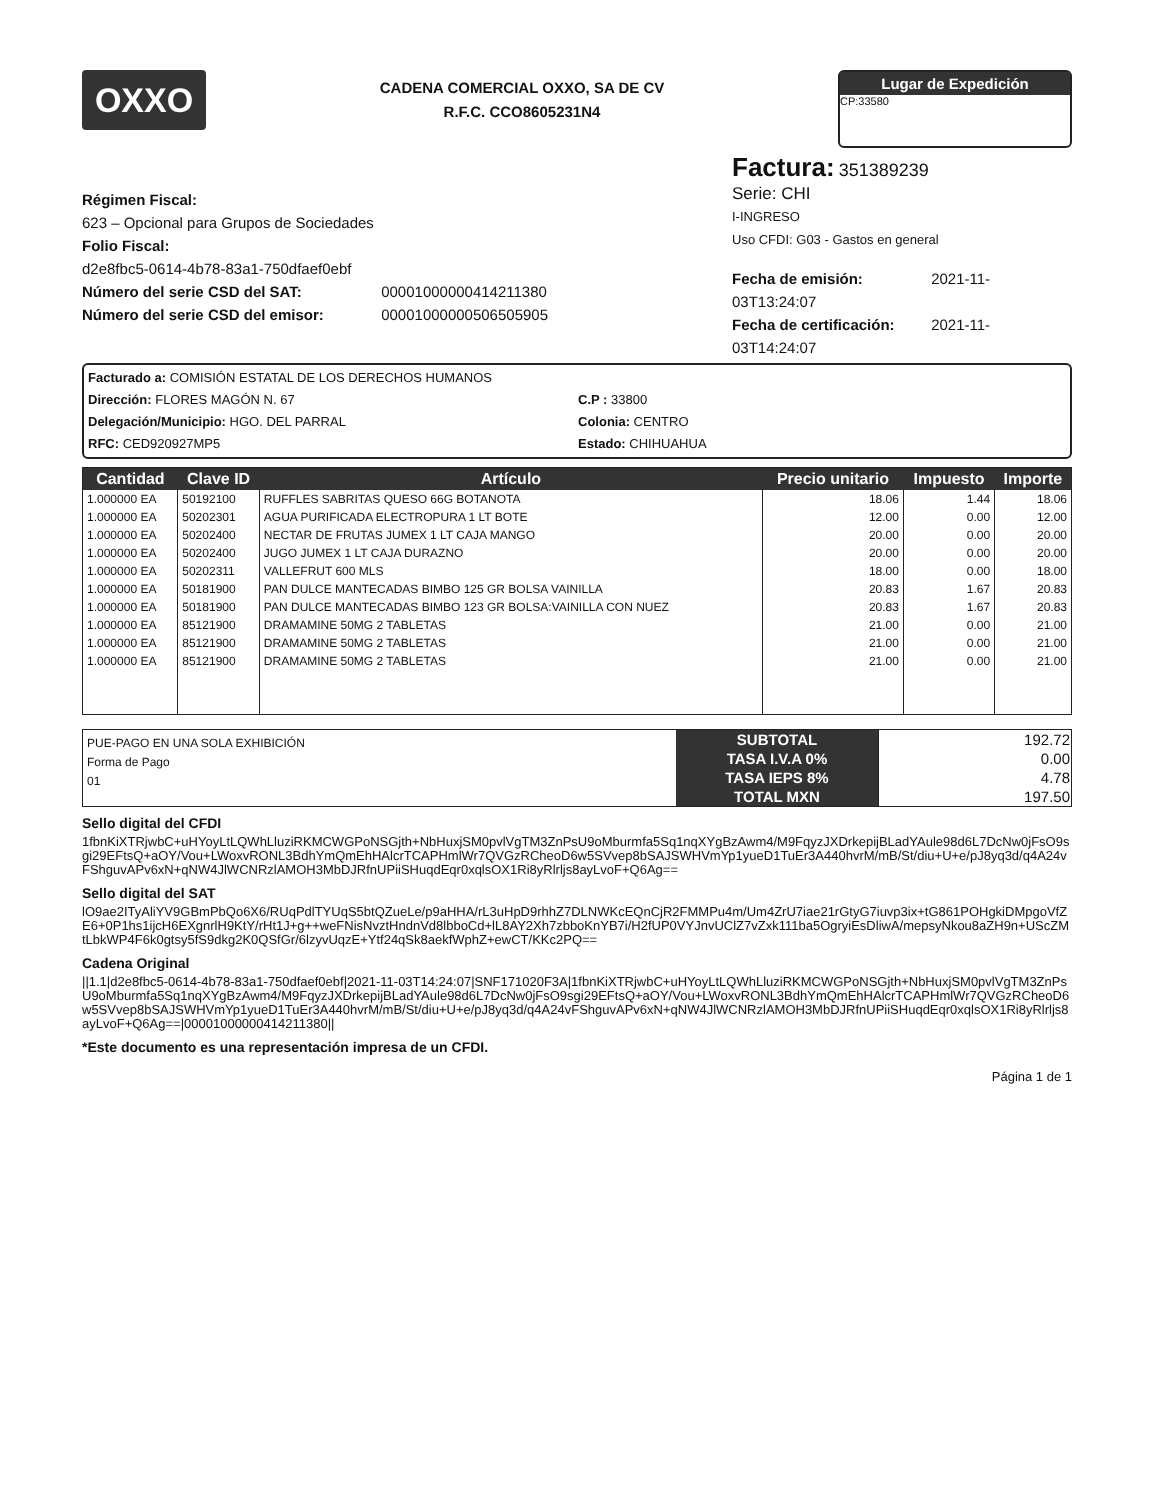OXXO
CADENA COMERCIAL OXXO, SA DE CV
R.F.C. CCO8605231N4
Lugar de Expedición
CP:33580
Régimen Fiscal:
623 – Opcional para Grupos de Sociedades
Folio Fiscal:
d2e8fbc5-0614-4b78-83a1-750dfaef0ebf
Número del serie CSD del SAT: 00001000000414211380
Número del serie CSD del emisor: 00001000000506505905
Factura: 351389239
Serie: CHI
I-INGRESO
Uso CFDI: G03 - Gastos en general
Fecha de emisión: 2021-11-03T13:24:07
Fecha de certificación: 2021-11-03T14:24:07
Facturado a: COMISIÓN ESTATAL DE LOS DERECHOS HUMANOS
Dirección: FLORES MAGÓN N. 67
Delegación/Municipio: HGO. DEL PARRAL
RFC: CED920927MP5
C.P : 33800
Colonia: CENTRO
Estado: CHIHUAHUA
| Cantidad | Clave ID | Artículo | Precio unitario | Impuesto | Importe |
| --- | --- | --- | --- | --- | --- |
| 1.000000 EA | 50192100 | RUFFLES SABRITAS QUESO 66G BOTANOTA | 18.06 | 1.44 | 18.06 |
| 1.000000 EA | 50202301 | AGUA PURIFICADA ELECTROPURA 1 LT BOTE | 12.00 | 0.00 | 12.00 |
| 1.000000 EA | 50202400 | NECTAR DE FRUTAS JUMEX 1 LT CAJA MANGO | 20.00 | 0.00 | 20.00 |
| 1.000000 EA | 50202400 | JUGO JUMEX 1 LT CAJA DURAZNO | 20.00 | 0.00 | 20.00 |
| 1.000000 EA | 50202311 | VALLEFRUT 600 MLS | 18.00 | 0.00 | 18.00 |
| 1.000000 EA | 50181900 | PAN DULCE MANTECADAS BIMBO 125 GR BOLSA VAINILLA | 20.83 | 1.67 | 20.83 |
| 1.000000 EA | 50181900 | PAN DULCE MANTECADAS BIMBO 123 GR BOLSA:VAINILLA CON NUEZ | 20.83 | 1.67 | 20.83 |
| 1.000000 EA | 85121900 | DRAMAMINE 50MG 2 TABLETAS | 21.00 | 0.00 | 21.00 |
| 1.000000 EA | 85121900 | DRAMAMINE 50MG 2 TABLETAS | 21.00 | 0.00 | 21.00 |
| 1.000000 EA | 85121900 | DRAMAMINE 50MG 2 TABLETAS | 21.00 | 0.00 | 21.00 |
| PUE-PAGO EN UNA SOLA EXHIBICIÓN Forma de Pago 01 | SUBTOTAL | 192.72 |
| | TASA I.V.A 0% | 0.00 |
| | TASA IEPS 8% | 4.78 |
| | TOTAL MXN | 197.50 |
Sello digital del CFDI
1fbnKiXTRjwbC+uHYoyLtLQWhLluziRKMCWGPoNSGjth+NbHuxjSM0pvlVgTM3ZnPsU9oMburmfa5Sq1nqXYgBzAwm4/M9FqyzJXDrkepijBLadYAule98d6L7DcNw0jFsO9sgi29EFtsQ+aOY/Vou+LWoxvRONL3BdhYmQmEhHAlcrTCAPHmlWr7QVGzRCheoD6w5SVvep8bSAJSWHVmYp1yueD1TuEr3A440hvrM/mB/St/diu+U+e/pJ8yq3d/q4A24vFShguvAPv6xN+qNW4JlWCNRzlAMOH3MbDJRfnUPiiSHuqdEqr0xqlsOX1Ri8yRlrljs8ayLvoF+Q6Ag==
Sello digital del SAT
lO9ae2ITyAliYV9GBmPbQo6X6/RUqPdlTYUqS5btQZueLe/p9aHHA/rL3uHpD9rhhZ7DLNWKcEQnCjR2FMMPu4m/Um4ZrU7iae21rGtyG7iuvp3ix+tG861POHgkiDMpgoVfZE6+0P1hs1ijcH6EXgnrlH9KtY/rHt1J+g++weFNisNvztHndnVd8lbboCd+lL8AY2Xh7zbboKnYB7i/H2fUP0VYJnvUClZ7vZxk111ba5OgryiEsDliwA/mepsyNkou8aZH9n+UScZMtLbkWP4F6k0gtsy5fS9dkg2K0QSfGr/6lzyvUqzE+Ytf24qSk8aekfWphZ+ewCT/KKc2PQ==
Cadena Original
||1.1|d2e8fbc5-0614-4b78-83a1-750dfaef0ebf|2021-11-03T14:24:07|SNF171020F3A|1fbnKiXTRjwbC+uHYoyLtLQWhLluziRKMCWGPoNSGjth+NbHuxjSM0pvlVgTM3ZnPsU9oMburmfa5Sq1nqXYgBzAwm4/M9FqyzJXDrkepijBLadYAule98d6L7DcNw0jFsO9sgi29EFtsQ+aOY/Vou+LWoxvRONL3BdhYmQmEhHAlcrTCAPHmlWr7QVGzRCheoD6w5SVvep8bSAJSWHVmYp1yueD1TuEr3A440hvrM/mB/St/diu+U+e/pJ8yq3d/q4A24vFShguvAPv6xN+qNW4JlWCNRzlAMOH3MbDJRfnUPiiSHuqdEqr0xqlsOX1Ri8yRlrljs8ayLvoF+Q6Ag==|00001000000414211380||
*Este documento es una representación impresa de un CFDI.
Página 1 de 1